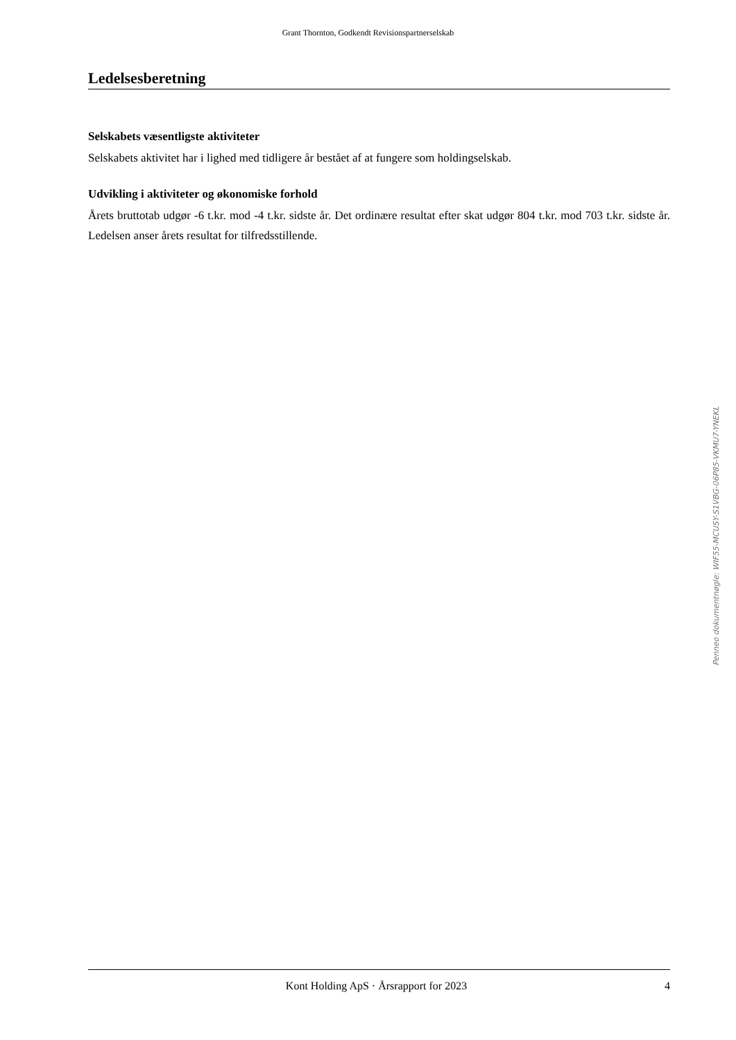Grant Thornton, Godkendt Revisionspartnerselskab
Ledelsesberetning
Selskabets væsentligste aktiviteter
Selskabets aktivitet har i lighed med tidligere år bestået af at fungere som holdingselskab.
Udvikling i aktiviteter og økonomiske forhold
Årets bruttotab udgør -6 t.kr. mod -4 t.kr. sidste år. Det ordinære resultat efter skat udgør 804 t.kr. mod 703 t.kr. sidste år. Ledelsen anser årets resultat for tilfredsstillende.
Penneo dokumentnøgle: WIF55-MCUSY-S1VBG-06P85-VKMU7-YNEKL
Kont Holding ApS · Årsrapport for 2023 4